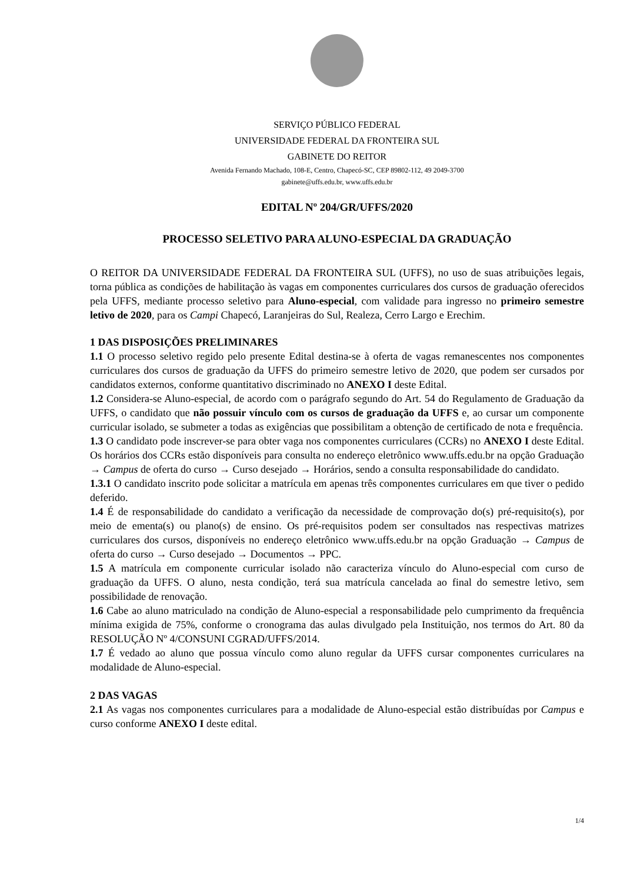SERVIÇO PÚBLICO FEDERAL
UNIVERSIDADE FEDERAL DA FRONTEIRA SUL
GABINETE DO REITOR
Avenida Fernando Machado, 108-E, Centro, Chapecó-SC, CEP 89802-112, 49 2049-3700
gabinete@uffs.edu.br, www.uffs.edu.br
EDITAL Nº 204/GR/UFFS/2020
PROCESSO SELETIVO PARA ALUNO-ESPECIAL DA GRADUAÇÃO
O REITOR DA UNIVERSIDADE FEDERAL DA FRONTEIRA SUL (UFFS), no uso de suas atribuições legais, torna pública as condições de habilitação às vagas em componentes curriculares dos cursos de graduação oferecidos pela UFFS, mediante processo seletivo para Aluno-especial, com validade para ingresso no primeiro semestre letivo de 2020, para os Campi Chapecó, Laranjeiras do Sul, Realeza, Cerro Largo e Erechim.
1 DAS DISPOSIÇÕES PRELIMINARES
1.1 O processo seletivo regido pelo presente Edital destina-se à oferta de vagas remanescentes nos componentes curriculares dos cursos de graduação da UFFS do primeiro semestre letivo de 2020, que podem ser cursados por candidatos externos, conforme quantitativo discriminado no ANEXO I deste Edital.
1.2 Considera-se Aluno-especial, de acordo com o parágrafo segundo do Art. 54 do Regulamento de Graduação da UFFS, o candidato que não possuir vínculo com os cursos de graduação da UFFS e, ao cursar um componente curricular isolado, se submeter a todas as exigências que possibilitam a obtenção de certificado de nota e frequência.
1.3 O candidato pode inscrever-se para obter vaga nos componentes curriculares (CCRs) no ANEXO I deste Edital. Os horários dos CCRs estão disponíveis para consulta no endereço eletrônico www.uffs.edu.br na opção Graduação → Campus de oferta do curso → Curso desejado → Horários, sendo a consulta responsabilidade do candidato.
1.3.1 O candidato inscrito pode solicitar a matrícula em apenas três componentes curriculares em que tiver o pedido deferido.
1.4 É de responsabilidade do candidato a verificação da necessidade de comprovação do(s) pré-requisito(s), por meio de ementa(s) ou plano(s) de ensino. Os pré-requisitos podem ser consultados nas respectivas matrizes curriculares dos cursos, disponíveis no endereço eletrônico www.uffs.edu.br na opção Graduação → Campus de oferta do curso → Curso desejado → Documentos → PPC.
1.5 A matrícula em componente curricular isolado não caracteriza vínculo do Aluno-especial com curso de graduação da UFFS. O aluno, nesta condição, terá sua matrícula cancelada ao final do semestre letivo, sem possibilidade de renovação.
1.6 Cabe ao aluno matriculado na condição de Aluno-especial a responsabilidade pelo cumprimento da frequência mínima exigida de 75%, conforme o cronograma das aulas divulgado pela Instituição, nos termos do Art. 80 da RESOLUÇÃO Nº 4/CONSUNI CGRAD/UFFS/2014.
1.7 É vedado ao aluno que possua vínculo como aluno regular da UFFS cursar componentes curriculares na modalidade de Aluno-especial.
2 DAS VAGAS
2.1 As vagas nos componentes curriculares para a modalidade de Aluno-especial estão distribuídas por Campus e curso conforme ANEXO I deste edital.
1/4